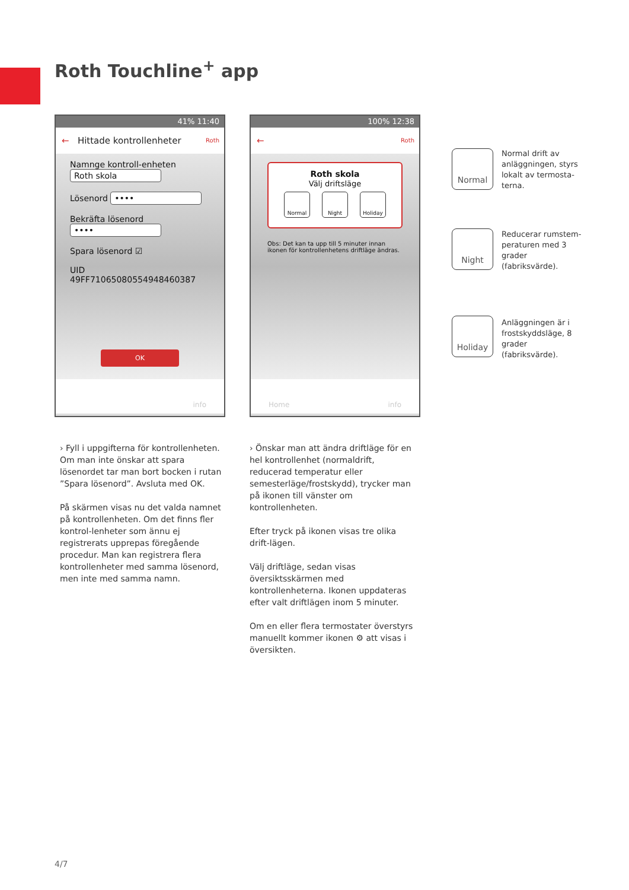Roth Touchline<sup>+</sup> app
41% 11:40
← Hittade kontrollenheter Roth
Namnge kontroll-enheten Roth skola
Lösenord ••••
Bekräfta lösenord ••••
Spara lösenord ☑
UID 49FF71065080554948460387
OK
info
100% 12:38
← Roth
Roth skola
Välj driftsläge
Normal Night Holiday
Obs: Det kan ta upp till 5 minuter innan ikonen för kontrollenhetens driftläge ändras.
Home info
Normal
Normal drift av anläggningen, styrs lokalt av termosta-terna.
Night
Reducerar rumstem-peraturen med 3 grader (fabriksvärde).
Holiday
Anläggningen är i frostskyddsläge, 8 grader (fabriksvärde).
› Fyll i uppgifterna för kontrollenheten. Om man inte önskar att spara lösenordet tar man bort bocken i rutan ”Spara lösenord”. Avsluta med OK.
På skärmen visas nu det valda namnet på kontrollenheten. Om det finns fler kontrol-lenheter som ännu ej registrerats upprepas föregående procedur. Man kan registrera flera kontrollenheter med samma lösenord, men inte med samma namn.
› Önskar man att ändra driftläge för en hel kontrollenhet (normaldrift, reducerad temperatur eller semesterläge/frostskydd), trycker man på ikonen till vänster om kontrollenheten.
Efter tryck på ikonen visas tre olika drift-lägen.
Välj driftläge, sedan visas översiktsskärmen med kontrollenheterna. Ikonen uppdateras efter valt driftlägen inom 5 minuter.
Om en eller flera termostater överstyrs manuellt kommer ikonen ⚙ att visas i översikten.
4/7